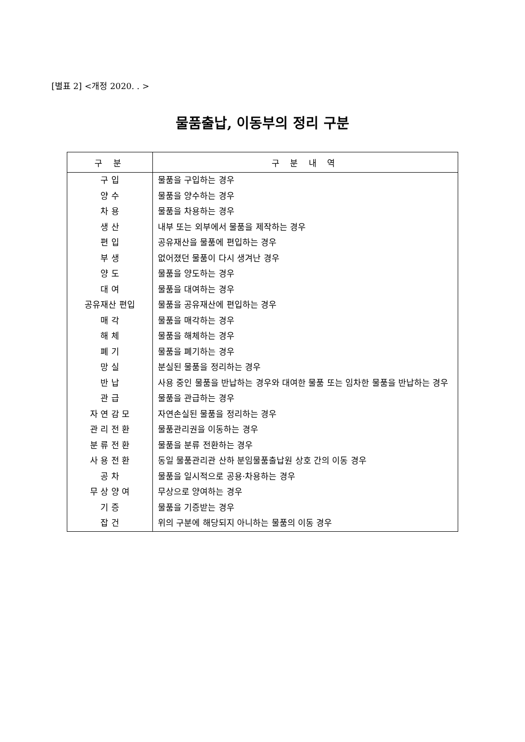[별표 2] <개정 2020. . >
물품출납, 이동부의 정리 구분
| 구 분 | 구 분 내 역 |
| --- | --- |
| 구 입 | 물품을 구입하는 경우 |
| 양 수 | 물품을 양수하는 경우 |
| 차 용 | 물품을 차용하는 경우 |
| 생 산 | 내부 또는 외부에서 물품을 제작하는 경우 |
| 편 입 | 공유재산을 물품에 편입하는 경우 |
| 부 생 | 없어졌던 물품이 다시 생겨난 경우 |
| 양 도 | 물품을 양도하는 경우 |
| 대 여 | 물품을 대여하는 경우 |
| 공유재산 편입 | 물품을 공유재산에 편입하는 경우 |
| 매 각 | 물품을 매각하는 경우 |
| 해 체 | 물품을 해체하는 경우 |
| 폐 기 | 물품을 폐기하는 경우 |
| 망 실 | 분실된 물품을 정리하는 경우 |
| 반 납 | 사용 중인 물품을 반납하는 경우와 대여한 물품 또는 임차한 물품을 반납하는 경우 |
| 관 급 | 물품을 관급하는 경우 |
| 자 연 감 모 | 자연손실된 물품을 정리하는 경우 |
| 관 리 전 환 | 물품관리권을 이동하는 경우 |
| 분 류 전 환 | 물품을 분류 전환하는 경우 |
| 사 용 전 환 | 동일 물품관리관 산하 분임물품출납원 상호 간의 이동 경우 |
| 공 차 | 물품을 일시적으로 공용·차용하는 경우 |
| 무 상 양 여 | 무상으로 양여하는 경우 |
| 기 증 | 물품을 기증받는 경우 |
| 잡 건 | 위의 구분에 해당되지 아니하는 물품의 이동 경우 |